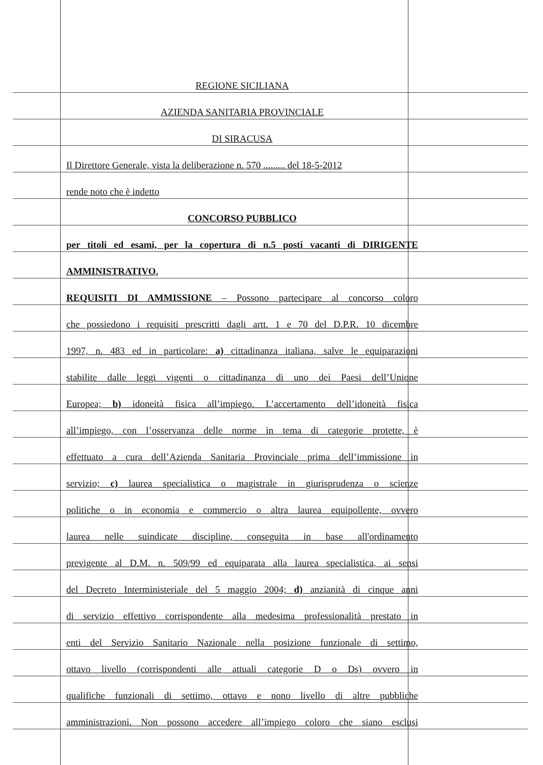REGIONE SICILIANA
AZIENDA SANITARIA PROVINCIALE
DI SIRACUSA
Il Direttore Generale, vista la deliberazione n. 570 ......... del 18-5-2012
rende noto che è indetto
CONCORSO PUBBLICO
per titoli ed esami, per la copertura di n.5 posti vacanti di DIRIGENTE
AMMINISTRATIVO.
REQUISITI DI AMMISSIONE – Possono partecipare al concorso coloro
che possiedono i requisiti prescritti dagli artt. 1 e 70 del D.P.R. 10 dicembre
1997, n. 483 ed in particolare: a) cittadinanza italiana, salve le equiparazioni
stabilite dalle leggi vigenti o cittadinanza di uno dei Paesi dell’Unione
Europea; b) idoneità fisica all’impiego. L’accertamento dell’idoneità fisica
all’impiego, con l’osservanza delle norme in tema di categorie protette, è
effettuato a cura dell’Azienda Sanitaria Provinciale prima dell’immissione in
servizio; c) laurea specialistica o magistrale in giurisprudenza o scienze
politiche o in economia e commercio o altra laurea equipollente, ovvero
laurea nelle suindicate discipline, conseguita in base all'ordinamento
previgente al D.M. n. 509/99 ed equiparata alla laurea specialistica, ai sensi
del Decreto Interministeriale del 5 maggio 2004; d) anzianità di cinque anni
di servizio effettivo corrispondente alla medesima professionalità prestato in
enti del Servizio Sanitario Nazionale nella posizione funzionale di settimo,
ottavo livello (corrispondenti alle attuali categorie D o Ds) ovvero in
qualifiche funzionali di settimo, ottavo e nono livello di altre pubbliche
amministrazioni. Non possono accedere all’impiego coloro che siano esclusi